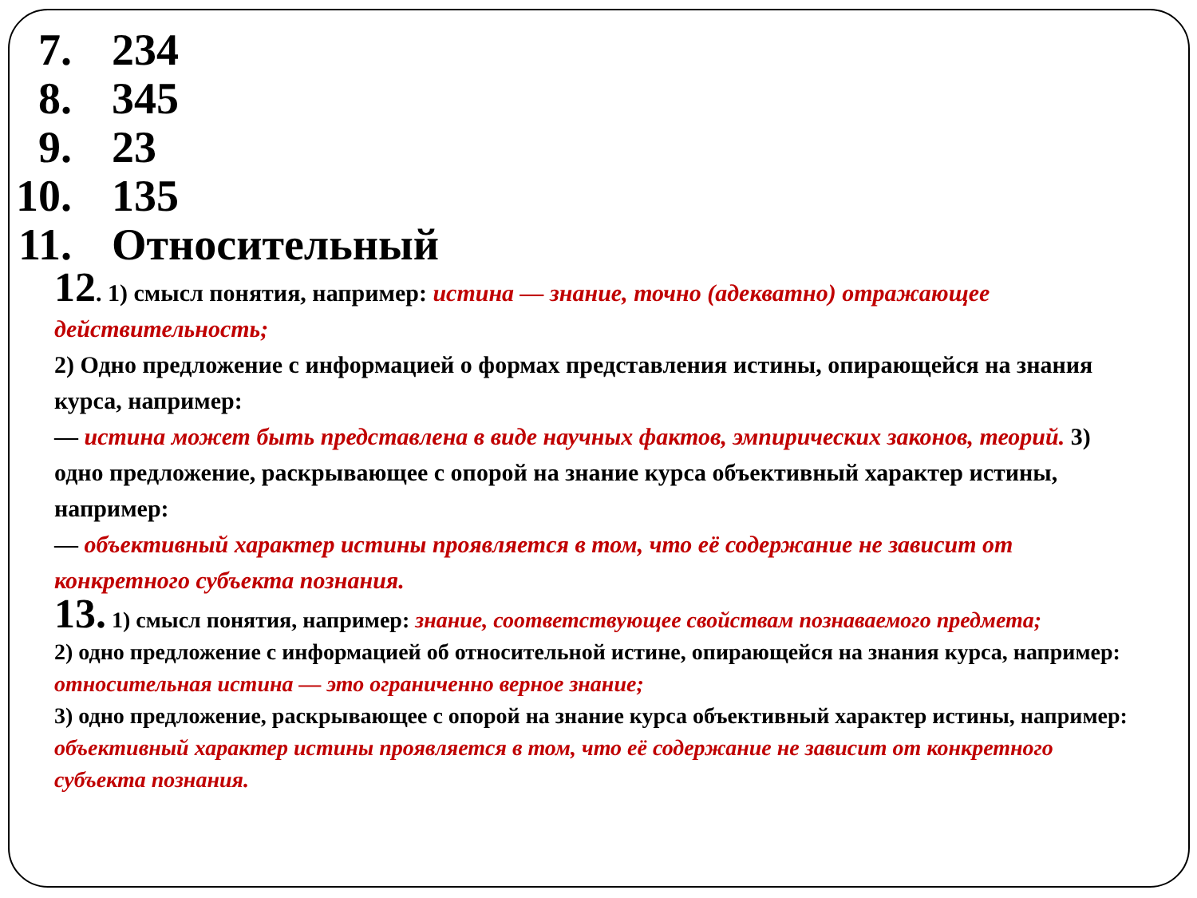7. 234
8. 345
9. 23
10. 135
11. Относительный
12. 1) смысл понятия, например: истина — знание, точно (адекватно) отра­жающее действительность;
2) Одно предложение с информацией о формах представления истины, опира­ющейся на знания курса, например:
— истина может быть представлена в виде научных фактов, эмпирических законов, теорий. 3) одно предложение, раскрывающее с опорой на знание курса объективный характер истины, например:
— объективный характер истины проявляется в том, что её содержание не зависит от конкретного субъекта познания.
13. 1) смысл понятия, например: знание, соответствующее свойствам познаваемого предмета;
2) одно предложение с информацией об относительной истине, опирающейся на знания курса, например: относительная истина — это ограниченно верное знание;
3) одно предложение, раскрывающее с опорой на знание курса объективный характер истины, например: объективный характер истины проявляется в том, что её содержание не зависит от конкретного субъекта познания.